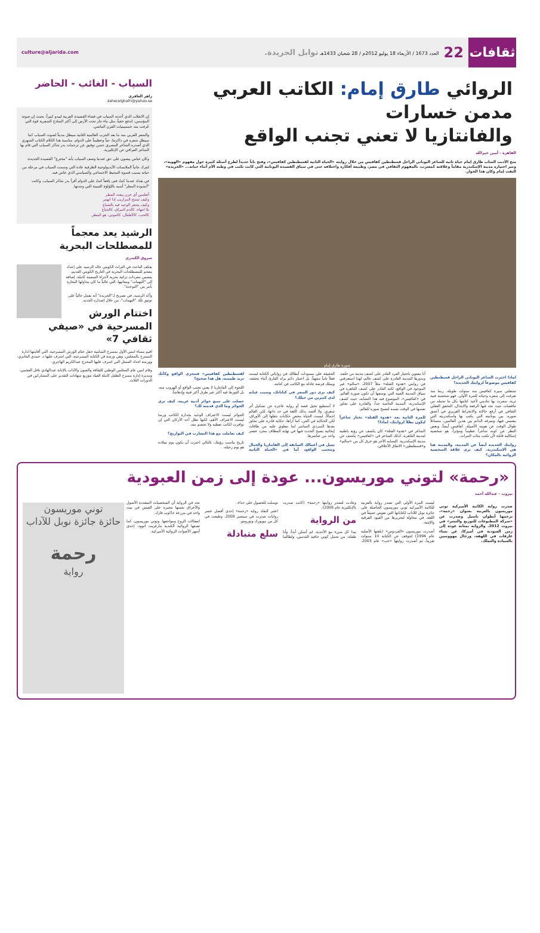ثقافات
22
العدد 1673 / الأربعاء 18 يوليو 2012م / 28 شعبان 1433هـ توابل الجريدة.
culture@aljarida.com
الروائي طارق إمام: الكاتب العربي مدمن خسارات
والفانتازيا لا تعني تجنب الواقع
القاهرة - أمين خيرالله
منح الأديب الشاب طارق إمام حياة ثانية للشاعر اليوناني الراحل قسطنطين كفافيس من خلال روايته «الحياة الثانية لقسطنطين كفافيس»، وفتح باباً جديداً لطرح أسئلة كثيرة حول مفهوم «الهوية»، وسر اختياره مدينة الإسكندرية مقاماً وعلاقته كمغترب، بالمفهوم الثقافي في مصر، وطبيعة أفكاره واختلافه حتى في سياق القصيدة اليونانية التي كانت تكتب في وطنه الأم أثناء حياته... «الجريدة» التقت إمام وكان هذا الحوار.
صورة طارق إمام
لماذا اخترت الشاعر اليوناني الراحل قسطنطين كفافيس موضوعاً لروايتك الجديدة؟
تشغلني سيرة كفافيس منذ سنوات طويلة، ربما منذ تعرفت إلى شعره وحياته للمرة الأولى. فهو شخصية فنية ثرية، شعرت بها تناديني لأعيد كتابتها بكل ما تحمله من تناقضات حيث نجد فيها الرفعة والابتذال، التحقق العقلي الثقافي في أرفع حالاته والانخراط الغريزي في أعمق صوره. بين يونانيته التي يكتب بها واسكندريته التي ينغمس فيها، وتمزقه الدائم بين هذين العالمين، متسائلاً طوال الوقت عن هويته الأصيلة. كفافيس أيضاً، وبغض النظر عن كونه شاعراً عظيماً ومؤثراً، هو شخصية إشكالية قابلة لأن تكتب مئات المرات.
روايتك الجديدة أيضاً عن المدينة، والمدينة هنا هي الإسكندرية. كيف ترى علاقة الشخصية الروائية بالمكان؟
أنا مفتون باختبار الفرد القادر على كشف مدينة من خلفه، وبدورها المدينة القادرة على كشف عالم، لهذا استغرقني في روايتي «هدوء القتلة» مثلاً 2007، «سالم» غير الموجود في الواقع، لكنه القادر على كشف القاهرة في سياق المدينة الفنية التي بوسعها أن تكون صورة العالم، في «كفافيس»، الموضوع فيه هذا التشابه، حيث كشف الإسكندرية، المدينة الخاصة جداً، والقادرة على تجاوز نفسها في الوقت نفسه لتصبح صورة للعالم.
للمرة الثانية بعد «هدوء القتلة» تختار شاعراً ليكون بطلاً لروايتك، لماذا؟
الشاعر في «هدوء القتلة» كان يكشف عن رؤية باطنية لمدينة القاهرة، كذلك الشاعر في «كفافيس» يكشف عن مدينة الإسكندرية. التشابه الآخر هو خرق كل من «سالم» و«قسطنطين» الاتفاق الأخلاقي.
الحقيقة على مسودات أبطالك في رواياتي الكتابة ليست فعلاً تاماً منتهياً، بل اختبار دائم يراه القارئ أثناء تحققه، ويملك فرصة عادلة مع الكاتب في كتابته.
كيف ترى دور الشعر في كتاباتك، وسبب غيابه لدى كثيرين من جيلك؟
لا أستطيع تخيل قصة أو رواية عاجزة عن تشكيل أثر شعري، ولا أقصد بذلك اللغة في حد ذاتها، لكن العالم إجمالاً. ليست الحياة محض حكايات تنقلها إلى الأوراق، لكن الحكاية في الفن، كما أراها، حكاية قادرة على تجاوز بعدها السردي المباشر لما تنطوي عليه من طاقات إيحائية يصبح الحدث فيها في نهاية المطاف مجرد عنصر واحد من عناصرها.
تميل في أعمالك السابقة إلى الفانتازيا والخيال وتتجنب الواقع، أما في «الحياة الثانية لقسطنطين كفافيس» فتتحرى الواقع وكأنك تريد طمسه، هل هذا صحيح؟
اللجوء إلى الفانتازيا لا يعني تجنب الواقع أو الهروب منه، بل التورط فيه أكثر عبر طرق أكثر فنية وإدهاشاً.
حصلت على سبع جوائز أدبية عربية، كيف ترى الجوائز وما الذي قدمته لك؟
الجوائز ليست الاعتراف الوحيد بجدارة الكاتب وربما ليست الاعتراف الأهم، لكنها تظل أحد الأركان التي إن توافرت لكاتب تعطيه ولا تخصم منه.
كيف تعاملت مع هذا التضارب في التواريخ؟
تاريخ يناسب رؤيتك، بالتالي اخترت أن يكون يوم ميلاده هو يوم رحيله.
السياب - الغائب - الحاضر
زاهر الغافري
zaheralghafri@yahoo.se
إن الانقلاب الذي أحدثه السياب في فضاء القصيدة العربية ليبدو كبيراً، بحيث إن صوته المؤسس، اندفع خفياً، مثل ماء جار تحت الأرض إلى أكثر النماذج الشعرية قوة التي عُرفت منذ خمسينيات القرن الماضي.
والشعر العربي منذ ما بعد الحرب العالمية الثانية سيظل مديناً لصوت السياب كما سيظل شعره في ذاكرتنا، حياً وعظيماً على الدوام. مناسبة هذا الكلام الكتاب الشهري الذي أصدره الشاعر المصري حسن توفيق عن ترجمات بدر شاكر السياب التي قام بها الشاعر العراقي عن الإنكليزية.
وكان عباس بيضون على حق عندما وصف السياب بأنه "مخترع" القصيدة الجديدة.
لنترك جانباً الملابسات الأيديولوجية الظرفية عادة التي وسمت السياب في مرحلة من حياته بسبب قسوة المحيط الاجتماعي والسياسي الذي عاش فيه.
في بغداد عندما كنتُ فتى يافعاً كنتُ على الدوام أقرأ بدر شاكر السياب، وكانت "أنشودة المطر" أشبه باللؤلؤة الثمينة التي وجدتها.
أتعلمين أي حزن يبعث المطر
وكيف تنشج المزاريب إذا انهمر
وكيف يشعر الوحيد فيه بالضياع
بلا انتهاء، كالدم المراق، كالجياع
كالحب، كالأطفال، كالموتى، هو المطر.
الرشيد يعد معجماً للمصطلحات البحرية
شروق الكندري
يعكف الباحث في التراث الكويتي خالد الرشيد على إعداد معجم للمصطلحات البحرية في التاريخ الكويتي القديم، يتضمن مفردات تراثية بحرية لأجزاء السفينة كاملة، إضافة إلى "النهمات" ومعانيها، التي غالباً ما كان يتداولها البحارة بأمر من "النوخذة".
وأكد الرشيد، في تصريح لـ"الجريدة" أنه يعمل حالياً على توثيق تلك "النهمات"، من خلال إصداره الجديد.
اختتام الورش المسرحية في «صيفي ثقافي 7»
اقيم مساء امس الأول بمسرح الشامية حفل ختام الورش المسرحية، التي أقامتها ادارة المسرح بالمجلس، وهي ورشة فن الكتابة المسرحية، التي اشرف عليها د. حمدي الجابري، وورشة اعداد الممثل التي اشرف عليها المخرج عبدالكريم الهاجري.
وقام امين عام المجلس الوطني للثقافة والفنون والآداب بالإنابة عبدالهادي نافل العجمي، ومديرة إدارة مسرح الطفل كاملة العياد بتوزيع شهادات التقدير على المشاركين في الدورات الثلاث.
«رحمة» لتوني موريسون... عودة إلى زمن العبودية
بيروت - عبدالله أحمد
توني موريسون
حائزة جائزة نوبل للآداب
رحمة
رواية
صدرت رواية الكاتبة الأميركية توني موريسون بالعربية بعنوان «رحمة»، ترجمها أنطوان باسيل وصدرت عن «شركة المطبوعات للتوزيع والنشر» في بيروت 2012. والرواية بمثابة عودة إلى زمن العبودية في أميركا، عن نساء غارقات في اللهفة، ورجال مهووسين بالسيادة والتملك.
ليست المرة الأولى التي تصدر رواية بالعربية للكاتبة الأميركية توني موريسون الحاصلة على جائزة نوبل للآداب لكتاباتها التي تغوص عميقاً في اللغة، في محاولة لتحريرها من القيود العرقية والإثنية.
أصدرت موريسون «الفردوس» (بلغتها الأصلية عام 1994) لتتوقف عن الكتابة 10 سنوات تقريباً، ثم أصدرت روايتها «حب» عام 2003، وعادت لتصدر روايتها «رحمة» (كانت صدرت بالإنكليزية عام 2008).
من الرواية
بيدا كل شيء مع الأحذية. لم أتمكن أبداً، وأنا طفلة، من تحمل كوني حافية القدمين، ولطالما توسلت للحصول على حذاء.
اعتبر النقاد رواية «رحمة» إحدى أفضل عشر روايات صدرت في سبتمبر 2008. وطبعت في كل من نيويورك وتورونتو.
سلع متبادلة
نجد في الرواية أن الشخصيات المتعددة الأصول والأعراق نفسها مجبرة على العيش في بيت واحد في مزرعة جاكوب فارك.
انفعالات الروح ومواجعها. وتوني موريسون، كما تصفها الروائية الكندية مارغريت اتوود، إحدى أشهر الأصوات الروائية الأميركية.